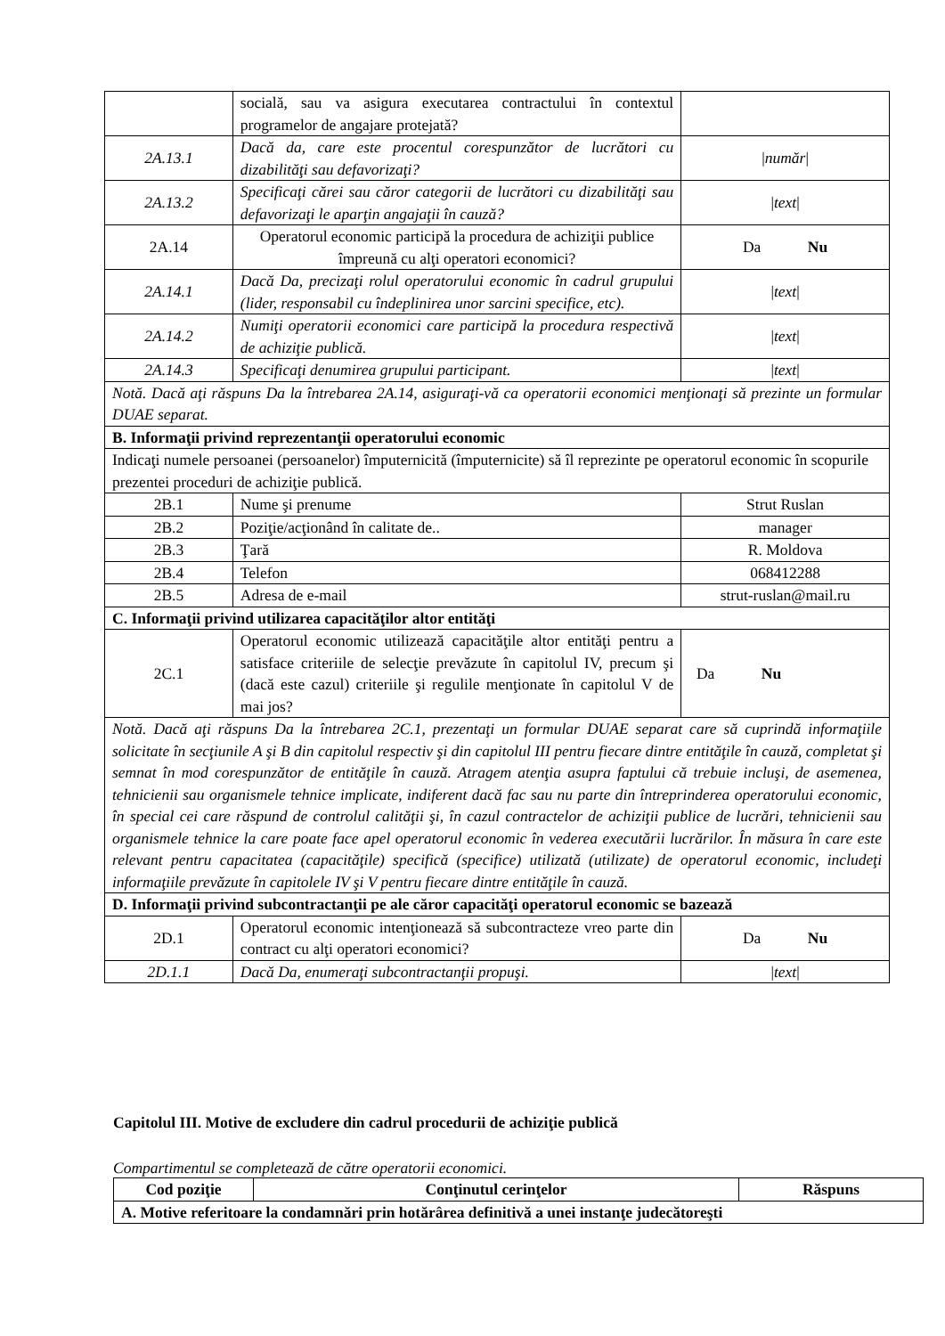| | socială, sau va asigura executarea contractului în contextul programelor de angajare protejată? | |
| 2A.13.1 | Dacă da, care este procentul corespunzător de lucrători cu dizabilităţi sau defavorizaţi? | / număr / |
| 2A.13.2 | Specificaţi cărei sau căror categorii de lucrători cu dizabilităţi sau defavorizaţi le aparţin angajaţii în cauză? | / text / |
| 2A.14 | Operatorul economic participă la procedura de achiziţii publice împreună cu alţi operatori economici? | Da Nu |
| 2A.14.1 | Dacă Da, precizaţi rolul operatorului economic în cadrul grupului (lider, responsabil cu îndeplinirea unor sarcini specifice, etc). | / text / |
| 2A.14.2 | Numiţi operatorii economici care participă la procedura respectivă de achiziţie publică. | / text / |
| 2A.14.3 | Specificaţi denumirea grupului participant. | / text / |
| Notă. Dacă aţi răspuns Da la întrebarea 2A.14, asiguraţi-vă ca operatorii economici menţionaţi să prezinte un formular DUAE separat. | | |
| B. Informaţii privind reprezentanţii operatorului economic | | |
| Indicaţi numele persoanei (persoanelor) împuternicită (împuternicite) să îl reprezinte pe operatorul economic în scopurile prezentei proceduri de achiziţie publică. | | |
| 2B.1 | Nume şi prenume | Strut Ruslan |
| 2B.2 | Poziţie/acţionând în calitate de.. | manager |
| 2B.3 | Ţară | R. Moldova |
| 2B.4 | Telefon | 068412288 |
| 2B.5 | Adresa de e-mail | strut-ruslan@mail.ru |
| C. Informaţii privind utilizarea capacităţilor altor entităţi | | |
| 2C.1 | Operatorul economic utilizează capacităţile altor entităţi pentru a satisface criteriile de selecţie prevăzute în capitolul IV, precum şi (dacă este cazul) criteriile şi regulile menţionate în capitolul V de mai jos? | Da Nu |
| Notă. Dacă aţi răspuns Da la întrebarea 2C.1, prezentaţi un formular DUAE separat care să cuprindă informaţiile solicitate în secţiunile A şi B din capitolul respectiv şi din capitolul III pentru fiecare dintre entităţile în cauză, completat şi semnat în mod corespunzător de entităţile în cauză. Atragem atenţia asupra faptului că trebuie incluşi, de asemenea, tehnicienii sau organismele tehnice implicate, indiferent dacă fac sau nu parte din întreprinderea operatorului economic, în special cei care răspund de controlul calităţii şi, în cazul contractelor de achiziţii publice de lucrări, tehnicienii sau organismele tehnice la care poate face apel operatorul economic în vederea executării lucrărilor. În măsura în care este relevant pentru capacitatea (capacităţile) specifică (specifice) utilizată (utilizate) de operatorul economic, includeţi informaţiile prevăzute în capitolele IV şi V pentru fiecare dintre entităţile în cauză. | | |
| D. Informaţii privind subcontractanţii pe ale căror capacităţi operatorul economic se bazează | | |
| 2D.1 | Operatorul economic intenţionează să subcontracteze vreo parte din contract cu alţi operatori economici? | Da Nu |
| 2D.1.1 | Dacă Da, enumeraţi subcontractanţii propuşi. | / text / |
Capitolul III. Motive de excludere din cadrul procedurii de achiziţie publică
Compartimentul se completează de către operatorii economici.
| Cod poziţie | Conţinutul cerinţelor | Răspuns |
| --- | --- | --- |
| A. Motive referitoare la condamnări prin hotărârea definitivă a unei instanţe judecătoreşti | | |